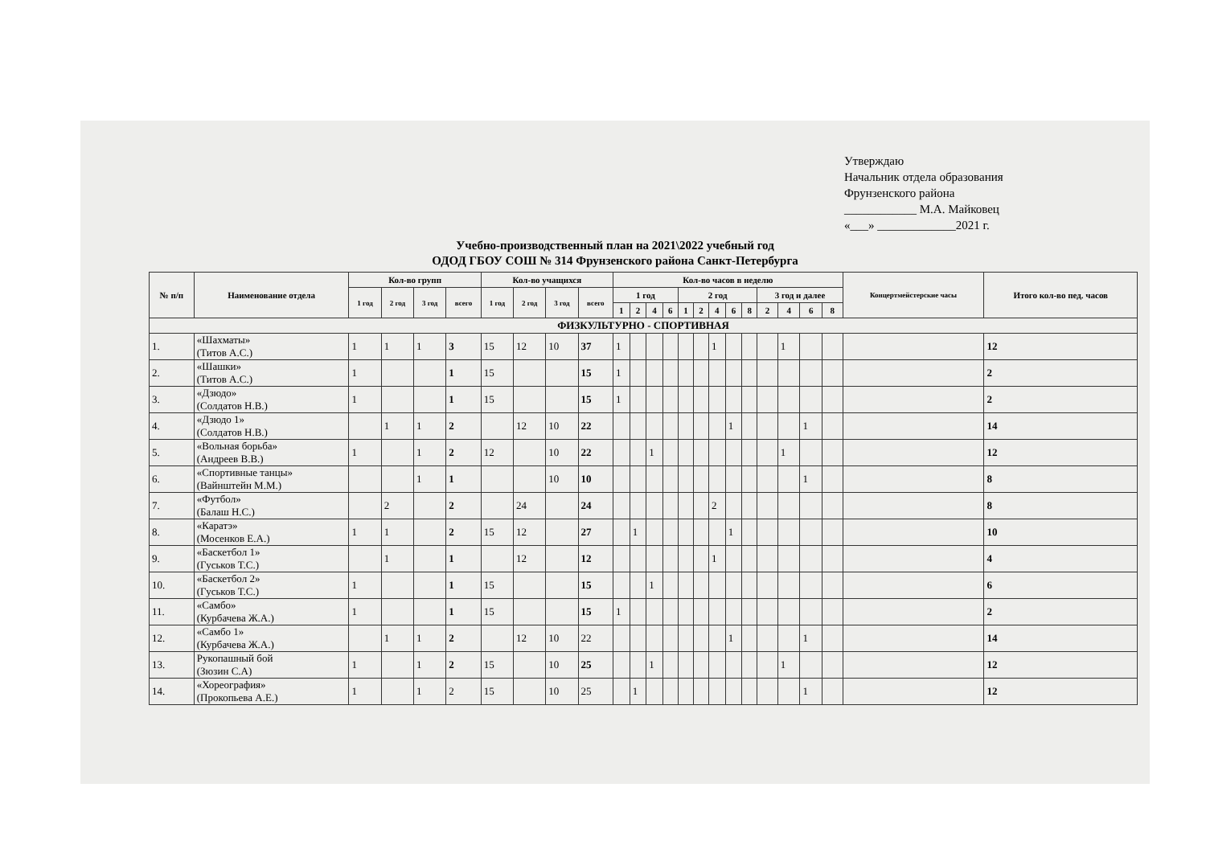Утверждаю
Начальник отдела образования
Фрунзенского района
____________ М.А. Майковец
«___» _____________2021 г.
Учебно-производственный план на 2021\2022 учебный год
ОДОД ГБОУ СОШ № 314 Фрунзенского района Санкт-Петербурга
| № п/п | Наименование отдела | Кол-во групп | | | | Кол-во учащихся | | | | Кол-во часов в неделю | | | | | | | | | | | | | Концертмейстерские часы | Итого кол-во пед. часов |
| --- | --- | --- | --- | --- | --- | --- | --- | --- | --- | --- | --- | --- | --- | --- | --- | --- | --- | --- | --- | --- | --- | --- | --- | --- |
| | | 1 год | 2 год | 3 год | всего | 1 год | 2 год | 3 год | всего | 1 год | | | | 2 год | | | | | 3 год и далее | | | | | |
| | | | | | | | | | | 1 | 2 | 4 | 6 | 1 | 2 | 4 | 6 | 8 | 2 | 4 | 6 | 8 | | |
| ФИЗКУЛЬТУРНО - СПОРТИВНАЯ | | | | | | | | | | | | | | | | | | | | | | | | |
| 1. | «Шахматы» (Титов А.С.) | 1 | 1 | 1 | 3 | 15 | 12 | 10 | 37 | 1 | | | | | | 1 | | | | 1 | | | | 12 |
| 2. | «Шашки» (Титов А.С.) | 1 | | | 1 | 15 | | | 15 | 1 | | | | | | | | | | | | | | 2 |
| 3. | «Дзюдо» (Солдатов Н.В.) | 1 | | | 1 | 15 | | | 15 | 1 | | | | | | | | | | | | | | 2 |
| 4. | «Дзюдо 1» (Солдатов Н.В.) | | 1 | 1 | 2 | | 12 | 10 | 22 | | | | | | | | 1 | | | | 1 | | | 14 |
| 5. | «Вольная борьба» (Андреев В.В.) | 1 | | 1 | 2 | 12 | | 10 | 22 | | | 1 | | | | | | | | 1 | | | | 12 |
| 6. | «Спортивные танцы» (Вайнштейн М.М.) | | | 1 | 1 | | | 10 | 10 | | | | | | | | | | | | 1 | | | 8 |
| 7. | «Футбол» (Балаш Н.С.) | | 2 | | 2 | | 24 | | 24 | | | | | | | 2 | | | | | | | | 8 |
| 8. | «Каратэ» (Мосенков Е.А.) | 1 | 1 | | 2 | 15 | 12 | | 27 | | 1 | | | | | | 1 | | | | | | | 10 |
| 9. | «Баскетбол 1» (Гуськов Т.С.) | | 1 | | 1 | | 12 | | 12 | | | | | | | 1 | | | | | | | | 4 |
| 10. | «Баскетбол 2» (Гуськов Т.С.) | 1 | | | 1 | 15 | | | 15 | | | 1 | | | | | | | | | | | | 6 |
| 11. | «Самбо» (Курбачева Ж.А.) | 1 | | | 1 | 15 | | | 15 | 1 | | | | | | | | | | | | | | 2 |
| 12. | «Самбо 1» (Курбачева Ж.А.) | | 1 | 1 | 2 | | 12 | 10 | 22 | | | | | | | | 1 | | | | 1 | | | 14 |
| 13. | Рукопашный бой (Зюзин С.А) | 1 | | 1 | 2 | 15 | | 10 | 25 | | | 1 | | | | | | | | 1 | | | | 12 |
| 14. | «Хореография» (Прокопьева А.Е.) | 1 | | 1 | 2 | 15 | | 10 | 25 | | 1 | | | | | | | | | | 1 | | | 12 |